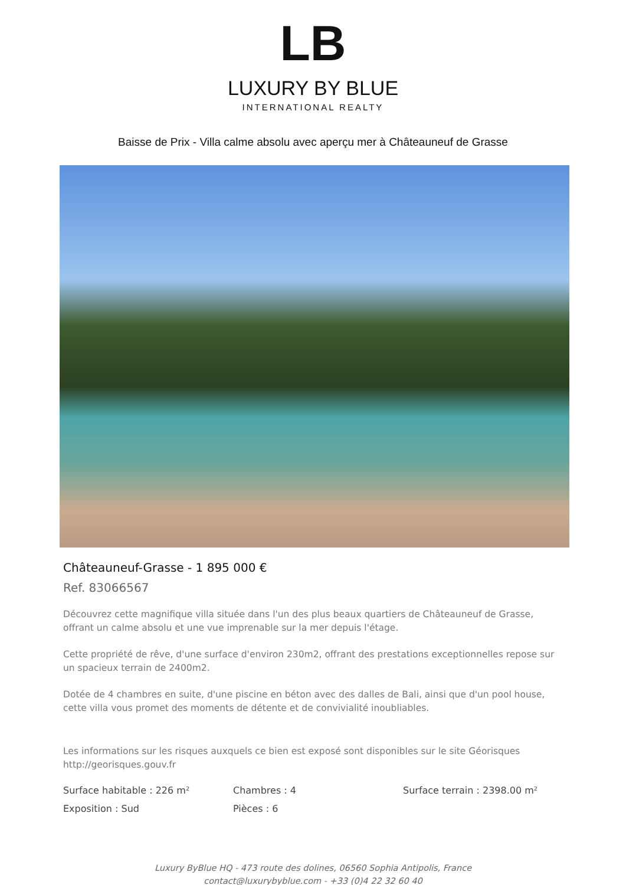LB
LUXURY BY BLUE
INTERNATIONAL REALTY
Baisse de Prix - Villa calme absolu avec aperçu mer à Châteauneuf de Grasse
Châteauneuf-Grasse - 1 895 000 €
Ref. 83066567
Découvrez cette magnifique villa située dans l'un des plus beaux quartiers de Châteauneuf de Grasse, offrant un calme absolu et une vue imprenable sur la mer depuis l'étage.
Cette propriété de rêve, d'une surface d'environ 230m2, offrant des prestations exceptionnelles repose sur un spacieux terrain de 2400m2.
Dotée de 4 chambres en suite, d'une piscine en béton avec des dalles de Bali, ainsi que d'un pool house, cette villa vous promet des moments de détente et de convivialité inoubliables.
Les informations sur les risques auxquels ce bien est exposé sont disponibles sur le site Géorisques http://georisques.gouv.fr
Surface habitable : 226 m²
Chambres : 4
Surface terrain : 2398.00 m²
Exposition : Sud
Pièces : 6
Luxury ByBlue HQ - 473 route des dolines, 06560 Sophia Antipolis, France
contact@luxurybyblue.com - +33 (0)4 22 32 60 40